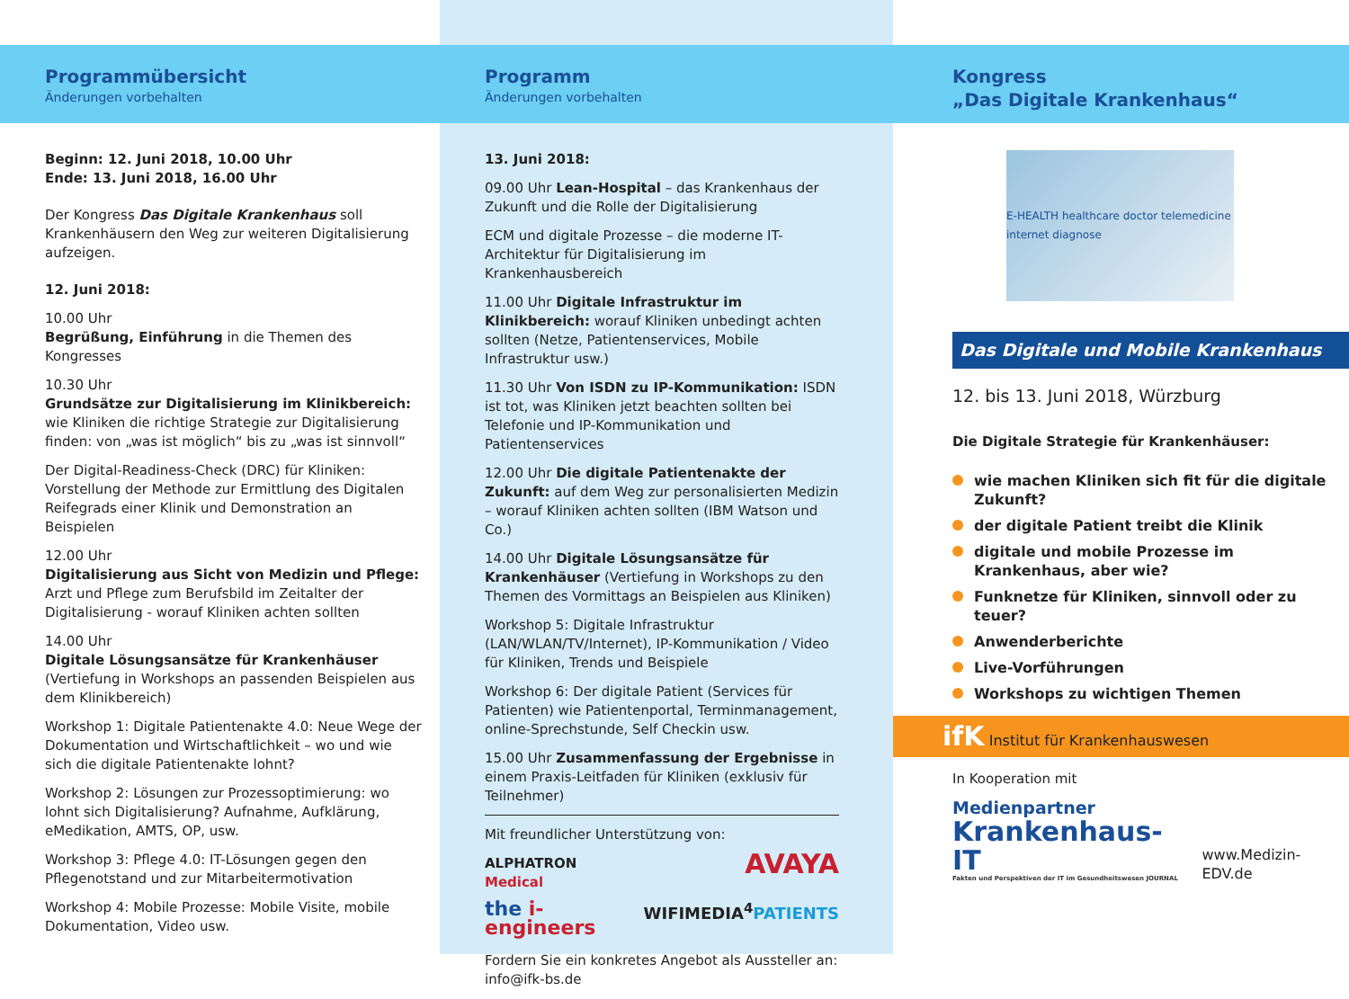Programmübersicht
Änderungen vorbehalten
Beginn: 12. Juni 2018, 10.00 Uhr
Ende: 13. Juni 2018, 16.00 Uhr
Der Kongress Das Digitale Krankenhaus soll Krankenhäusern den Weg zur weiteren Digitalisierung aufzeigen.
12. Juni 2018:
10.00 Uhr
Begrüßung, Einführung in die Themen des Kongresses
10.30 Uhr
Grundsätze zur Digitalisierung im Klinikbereich: wie Kliniken die richtige Strategie zur Digitalisierung finden: von „was ist möglich“ bis zu „was ist sinnvoll“
Der Digital-Readiness-Check (DRC) für Kliniken: Vorstellung der Methode zur Ermittlung des Digitalen Reifegrads einer Klinik und Demonstration an Beispielen
12.00 Uhr
Digitalisierung aus Sicht von Medizin und Pflege: Arzt und Pflege zum Berufsbild im Zeitalter der Digitalisierung - worauf Kliniken achten sollten
14.00 Uhr
Digitale Lösungsansätze für Krankenhäuser (Vertiefung in Workshops an passenden Beispielen aus dem Klinikbereich)
Workshop 1: Digitale Patientenakte 4.0: Neue Wege der Dokumentation und Wirtschaftlichkeit – wo und wie sich die digitale Patientenakte lohnt?
Workshop 2: Lösungen zur Prozessoptimierung: wo lohnt sich Digitalisierung? Aufnahme, Aufklärung, eMedikation, AMTS, OP, usw.
Workshop 3: Pflege 4.0: IT-Lösungen gegen den Pflegenotstand und zur Mitarbeitermotivation
Workshop 4: Mobile Prozesse: Mobile Visite, mobile Dokumentation, Video usw.
Programm
Änderungen vorbehalten
13. Juni 2018:
09.00 Uhr Lean-Hospital – das Krankenhaus der Zukunft und die Rolle der Digitalisierung
ECM und digitale Prozesse – die moderne IT-Architektur für Digitalisierung im Krankenhausbereich
11.00 Uhr Digitale Infrastruktur im Klinikbereich: worauf Kliniken unbedingt achten sollten (Netze, Patientenservices, Mobile Infrastruktur usw.)
11.30 Uhr Von ISDN zu IP-Kommunikation: ISDN ist tot, was Kliniken jetzt beachten sollten bei Telefonie und IP-Kommunikation und Patientenservices
12.00 Uhr Die digitale Patientenakte der Zukunft: auf dem Weg zur personalisierten Medizin – worauf Kliniken achten sollten (IBM Watson und Co.)
14.00 Uhr Digitale Lösungsansätze für Krankenhäuser (Vertiefung in Workshops zu den Themen des Vormittags an Beispielen aus Kliniken)
Workshop 5: Digitale Infrastruktur (LAN/WLAN/TV/Internet), IP-Kommunikation / Video für Kliniken, Trends und Beispiele
Workshop 6: Der digitale Patient (Services für Patienten) wie Patientenportal, Terminmanagement, online-Sprechstunde, Self Checkin usw.
15.00 Uhr Zusammenfassung der Ergebnisse in einem Praxis-Leitfaden für Kliniken (exklusiv für Teilnehmer)
Mit freundlicher Unterstützung von:
ALPHATRON
Medical AVAYA
the i-engineers WIFIMEDIA<sup>4</sup>PATIENTS
Fordern Sie ein konkretes Angebot als Aussteller an: info@ifk-bs.de
Kongress
„Das Digitale Krankenhaus“
E-HEALTH healthcare doctor telemedicine internet diagnose
Das Digitale und Mobile Krankenhaus
12. bis 13. Juni 2018, Würzburg
Die Digitale Strategie für Krankenhäuser:
wie machen Kliniken sich fit für die digitale Zukunft?
der digitale Patient treibt die Klinik
digitale und mobile Prozesse im Krankenhaus, aber wie?
Funknetze für Kliniken, sinnvoll oder zu teuer?
Anwenderberichte
Live-Vorführungen
Workshops zu wichtigen Themen
ifK Institut für Krankenhauswesen
In Kooperation mit
Medienpartner
Krankenhaus-IT
Fakten und Perspektiven der IT im Gesundheitswesen JOURNAL
www.Medizin-EDV.de